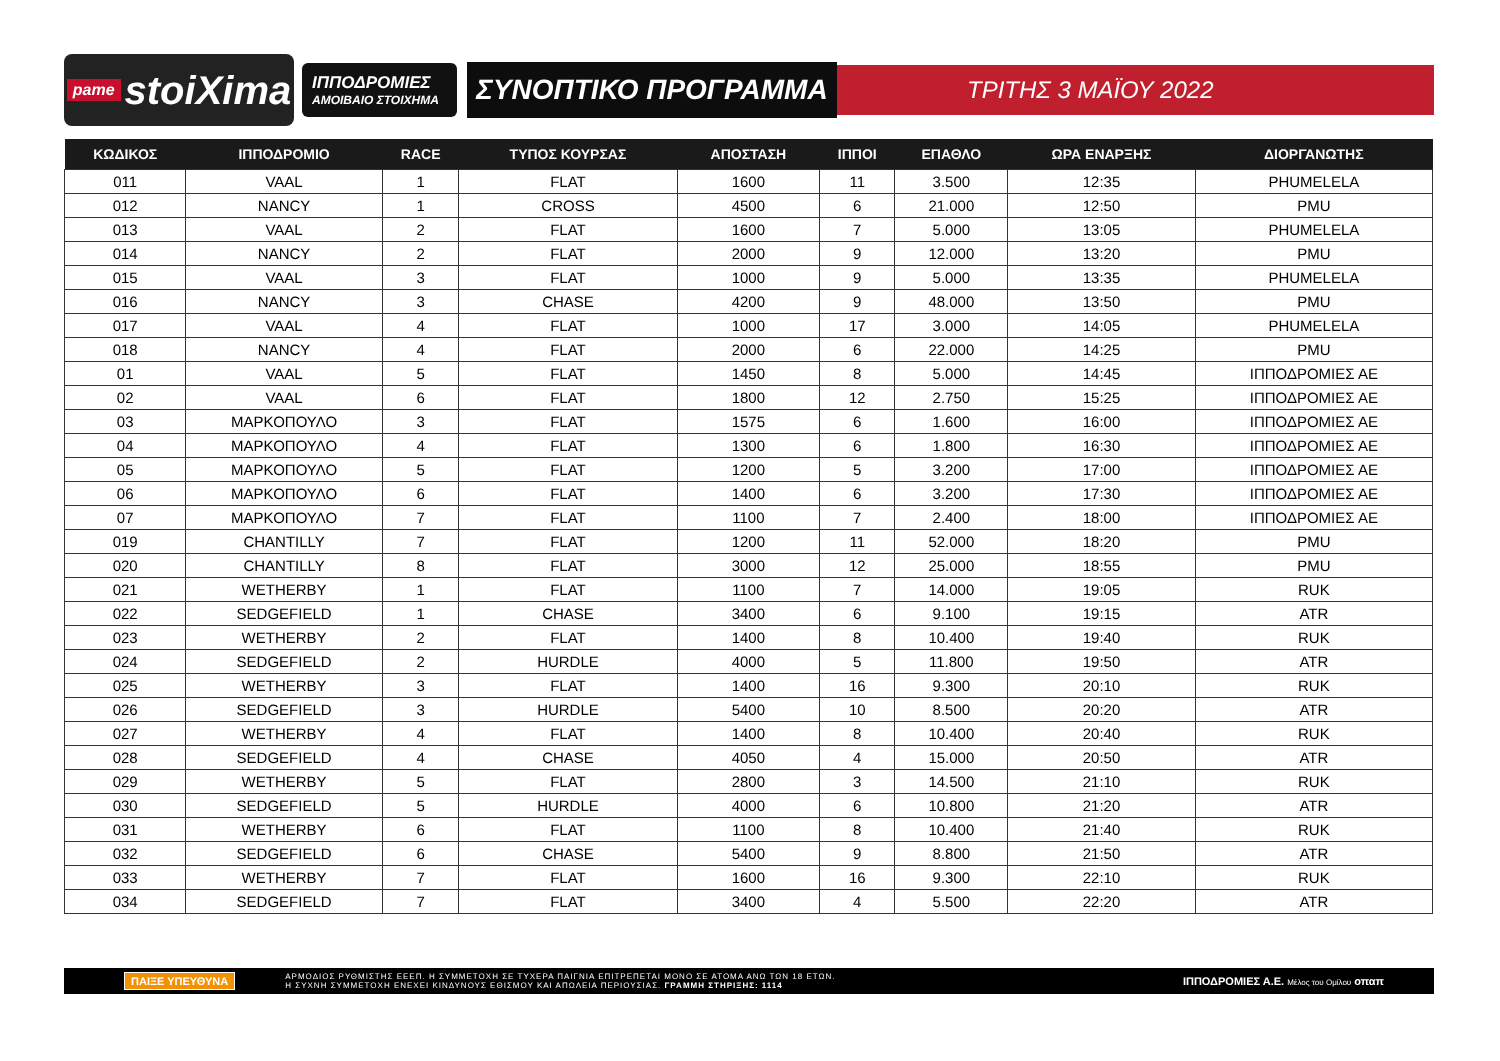pame stoiXima
ΙΠΠΟΔΡΟΜΙΕΣ
ΑΜΟΙΒΑΙΟ ΣΤΟΙΧΗΜΑ
ΣΥΝΟΠΤΙΚΟ ΠΡΟΓΡΑΜΜΑ
ΤΡΙΤΗΣ 3 ΜΑΪΟΥ 2022
| ΚΩΔΙΚΟΣ | ΙΠΠΟΔΡΟΜΙΟ | RACE | ΤΥΠΟΣ ΚΟΥΡΣΑΣ | ΑΠΟΣΤΑΣΗ | ΙΠΠΟΙ | ΕΠΑΘΛΟ | ΩΡΑ ΕΝΑΡΞΗΣ | ΔΙΟΡΓΑΝΩΤΗΣ |
| --- | --- | --- | --- | --- | --- | --- | --- | --- |
| 011 | VAAL | 1 | FLAT | 1600 | 11 | 3.500 | 12:35 | PHUMELELA |
| 012 | NANCY | 1 | CROSS | 4500 | 6 | 21.000 | 12:50 | PMU |
| 013 | VAAL | 2 | FLAT | 1600 | 7 | 5.000 | 13:05 | PHUMELELA |
| 014 | NANCY | 2 | FLAT | 2000 | 9 | 12.000 | 13:20 | PMU |
| 015 | VAAL | 3 | FLAT | 1000 | 9 | 5.000 | 13:35 | PHUMELELA |
| 016 | NANCY | 3 | CHASE | 4200 | 9 | 48.000 | 13:50 | PMU |
| 017 | VAAL | 4 | FLAT | 1000 | 17 | 3.000 | 14:05 | PHUMELELA |
| 018 | NANCY | 4 | FLAT | 2000 | 6 | 22.000 | 14:25 | PMU |
| 01 | VAAL | 5 | FLAT | 1450 | 8 | 5.000 | 14:45 | ΙΠΠΟΔΡΟΜΙΕΣ ΑΕ |
| 02 | VAAL | 6 | FLAT | 1800 | 12 | 2.750 | 15:25 | ΙΠΠΟΔΡΟΜΙΕΣ ΑΕ |
| 03 | ΜΑΡΚΟΠΟΥΛΟ | 3 | FLAT | 1575 | 6 | 1.600 | 16:00 | ΙΠΠΟΔΡΟΜΙΕΣ ΑΕ |
| 04 | ΜΑΡΚΟΠΟΥΛΟ | 4 | FLAT | 1300 | 6 | 1.800 | 16:30 | ΙΠΠΟΔΡΟΜΙΕΣ ΑΕ |
| 05 | ΜΑΡΚΟΠΟΥΛΟ | 5 | FLAT | 1200 | 5 | 3.200 | 17:00 | ΙΠΠΟΔΡΟΜΙΕΣ ΑΕ |
| 06 | ΜΑΡΚΟΠΟΥΛΟ | 6 | FLAT | 1400 | 6 | 3.200 | 17:30 | ΙΠΠΟΔΡΟΜΙΕΣ ΑΕ |
| 07 | ΜΑΡΚΟΠΟΥΛΟ | 7 | FLAT | 1100 | 7 | 2.400 | 18:00 | ΙΠΠΟΔΡΟΜΙΕΣ ΑΕ |
| 019 | CHANTILLY | 7 | FLAT | 1200 | 11 | 52.000 | 18:20 | PMU |
| 020 | CHANTILLY | 8 | FLAT | 3000 | 12 | 25.000 | 18:55 | PMU |
| 021 | WETHERBY | 1 | FLAT | 1100 | 7 | 14.000 | 19:05 | RUK |
| 022 | SEDGEFIELD | 1 | CHASE | 3400 | 6 | 9.100 | 19:15 | ATR |
| 023 | WETHERBY | 2 | FLAT | 1400 | 8 | 10.400 | 19:40 | RUK |
| 024 | SEDGEFIELD | 2 | HURDLE | 4000 | 5 | 11.800 | 19:50 | ATR |
| 025 | WETHERBY | 3 | FLAT | 1400 | 16 | 9.300 | 20:10 | RUK |
| 026 | SEDGEFIELD | 3 | HURDLE | 5400 | 10 | 8.500 | 20:20 | ATR |
| 027 | WETHERBY | 4 | FLAT | 1400 | 8 | 10.400 | 20:40 | RUK |
| 028 | SEDGEFIELD | 4 | CHASE | 4050 | 4 | 15.000 | 20:50 | ATR |
| 029 | WETHERBY | 5 | FLAT | 2800 | 3 | 14.500 | 21:10 | RUK |
| 030 | SEDGEFIELD | 5 | HURDLE | 4000 | 6 | 10.800 | 21:20 | ATR |
| 031 | WETHERBY | 6 | FLAT | 1100 | 8 | 10.400 | 21:40 | RUK |
| 032 | SEDGEFIELD | 6 | CHASE | 5400 | 9 | 8.800 | 21:50 | ATR |
| 033 | WETHERBY | 7 | FLAT | 1600 | 16 | 9.300 | 22:10 | RUK |
| 034 | SEDGEFIELD | 7 | FLAT | 3400 | 4 | 5.500 | 22:20 | ATR |
ΠΑΙΞΕ ΥΠΕΥΘΥΝΑ
ΑΡΜΟΔΙΟΣ ΡΥΘΜΙΣΤΗΣ ΕΕΕΠ. Η ΣΥΜΜΕΤΟΧΗ ΣΕ ΤΥΧΕΡΑ ΠΑΙΓΝΙΑ ΕΠΙΤΡΕΠΕΤΑΙ ΜΟΝΟ ΣΕ ΑΤΟΜΑ ΑΝΩ ΤΩΝ 18 ΕΤΩΝ.
Η ΣΥΧΝΗ ΣΥΜΜΕΤΟΧΗ ΕΝΕΧΕΙ ΚΙΝΔΥΝΟΥΣ ΕΘΙΣΜΟΥ ΚΑΙ ΑΠΩΛΕΙΑ ΠΕΡΙΟΥΣΙΑΣ. ΓΡΑΜΜΗ ΣΤΗΡΙΞΗΣ: 1114
ΙΠΠΟΔΡΟΜΙΕΣ Α.Ε. Μέλος του Ομίλου οπαπ